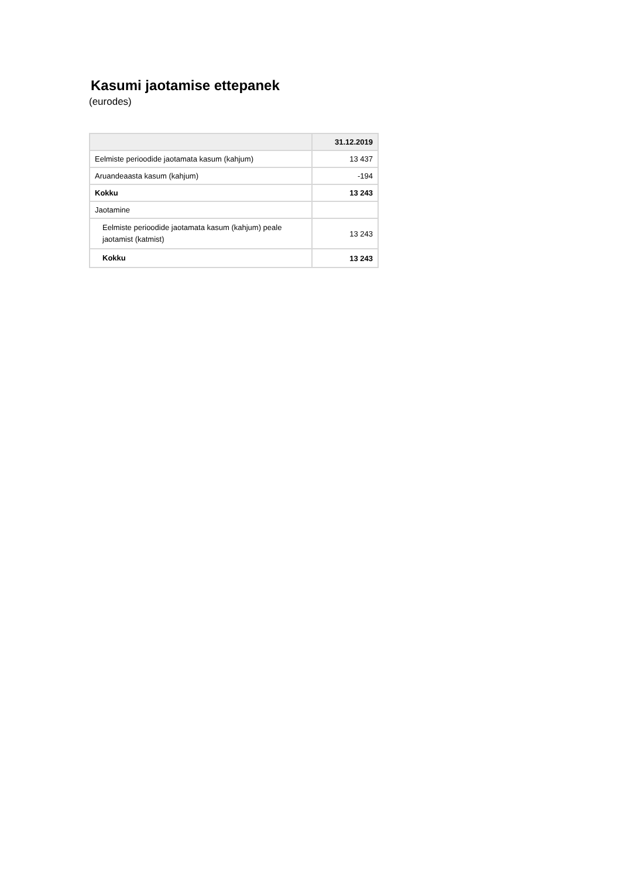Kasumi jaotamise ettepanek
(eurodes)
| | 31.12.2019 |
| --- | --- |
| Eelmiste perioodide jaotamata kasum (kahjum) | 13 437 |
| Aruandeaasta kasum (kahjum) | -194 |
| Kokku | 13 243 |
| Jaotamine | |
| Eelmiste perioodide jaotamata kasum (kahjum) peale jaotamist (katmist) | 13 243 |
| Kokku | 13 243 |